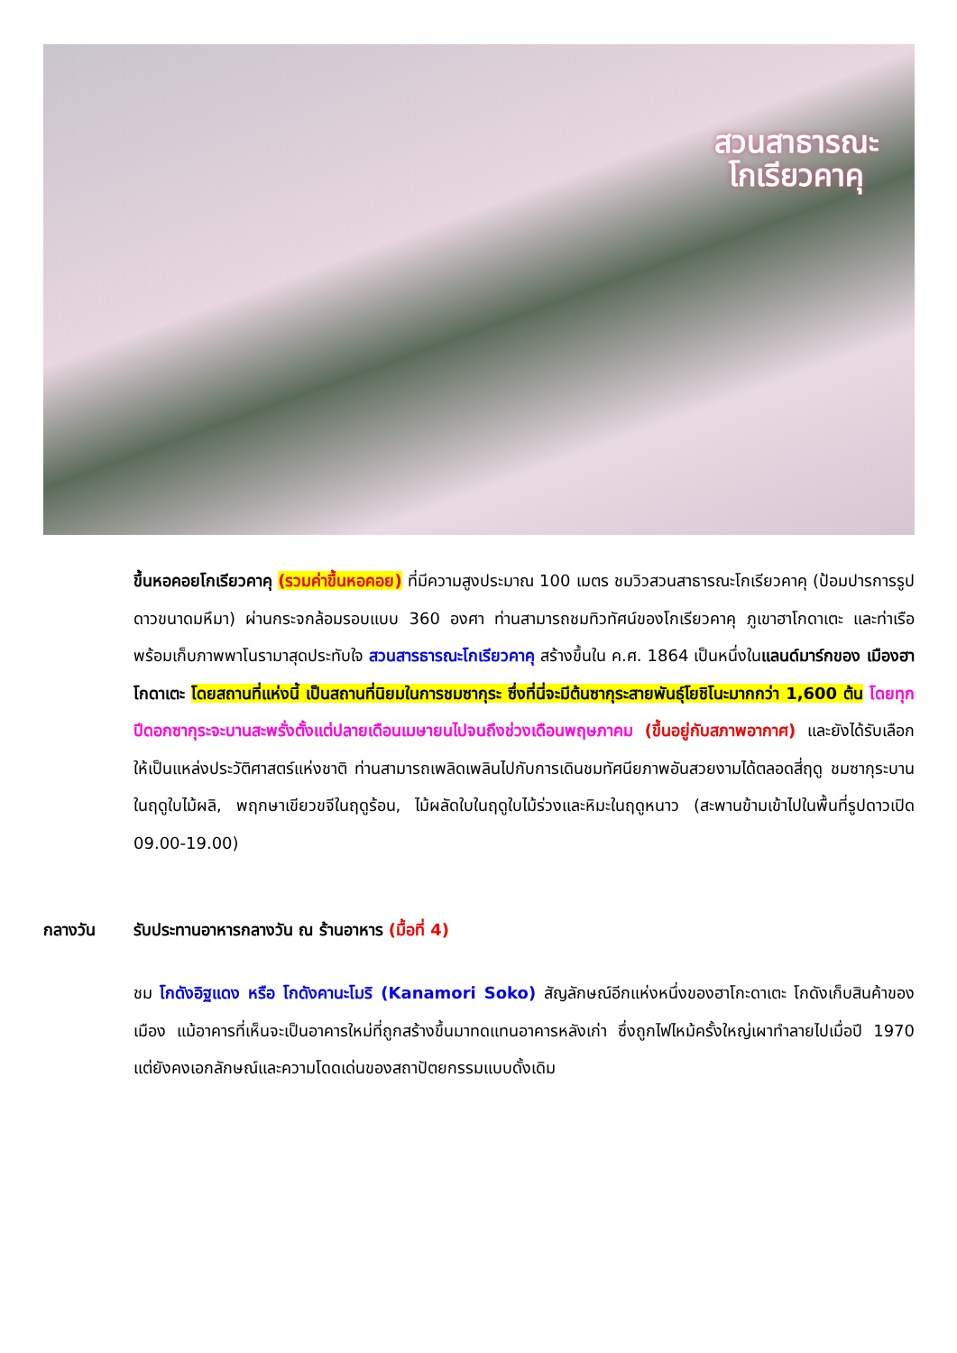สวนสาธารณะ
โกเรียวคาคุ
ขึ้นหอคอยโกเรียวคาคุ (รวมค่าขึ้นหอคอย) ที่มีความสูงประมาณ 100 เมตร ชมวิวสวนสาธารณะโกเรียวคาคุ (ป้อมปารการรูปดาวขนาดมหึมา) ผ่านกระจกล้อมรอบแบบ 360 องศา ท่านสามารถชมทิวทัศน์ของโกเรียวคาคุ ภูเขาฮาโกดาเตะ และท่าเรือ พร้อมเก็บภาพพาโนรามาสุดประทับใจ สวนสารธารณะโกเรียวคาคุ สร้างขึ้นใน ค.ศ. 1864 เป็นหนึ่งในแลนด์มาร์กของ เมืองฮาโกดาเตะ โดยสถานที่แห่งนี้ เป็นสถานที่นิยมในการชมซากุระ ซึ่งที่นี่จะมีต้นซากุระสายพันธุ์โยชิโนะมากกว่า 1,600 ต้น โดยทุกปีดอกซากุระจะบานสะพรั่งตั้งแต่ปลายเดือนเมษายนไปจนถึงช่วงเดือนพฤษภาคม (ขึ้นอยู่กับสภาพอากาศ) และยังได้รับเลือกให้เป็นแหล่งประวัติศาสตร์แห่งชาติ ท่านสามารถเพลิดเพลินไปกับการเดินชมทัศนียภาพอันสวยงามได้ตลอดสี่ฤดู ชมซากุระบานในฤดูใบไม้ผลิ, พฤกษาเขียวขจีในฤดูร้อน, ไม้ผลัดใบในฤดูใบไม้ร่วงและหิมะในฤดูหนาว (สะพานข้ามเข้าไปในพื้นที่รูปดาวเปิด 09.00-19.00)
กลางวัน รับประทานอาหารกลางวัน ณ ร้านอาหาร (มื้อที่ 4)
ชม โกดังอิฐแดง หรือ โกดังคานะโมริ (Kanamori Soko) สัญลักษณ์อีกแห่งหนึ่งของฮาโกะดาเตะ โกดังเก็บสินค้าของเมือง แม้อาคารที่เห็นจะเป็นอาคารใหม่ที่ถูกสร้างขึ้นมาทดแทนอาคารหลังเก่า ซึ่งถูกไฟไหม้ครั้งใหญ่เผาทำลายไปเมื่อปี 1970 แต่ยังคงเอกลักษณ์และความโดดเด่นของสถาปัตยกรรมแบบดั้งเดิม